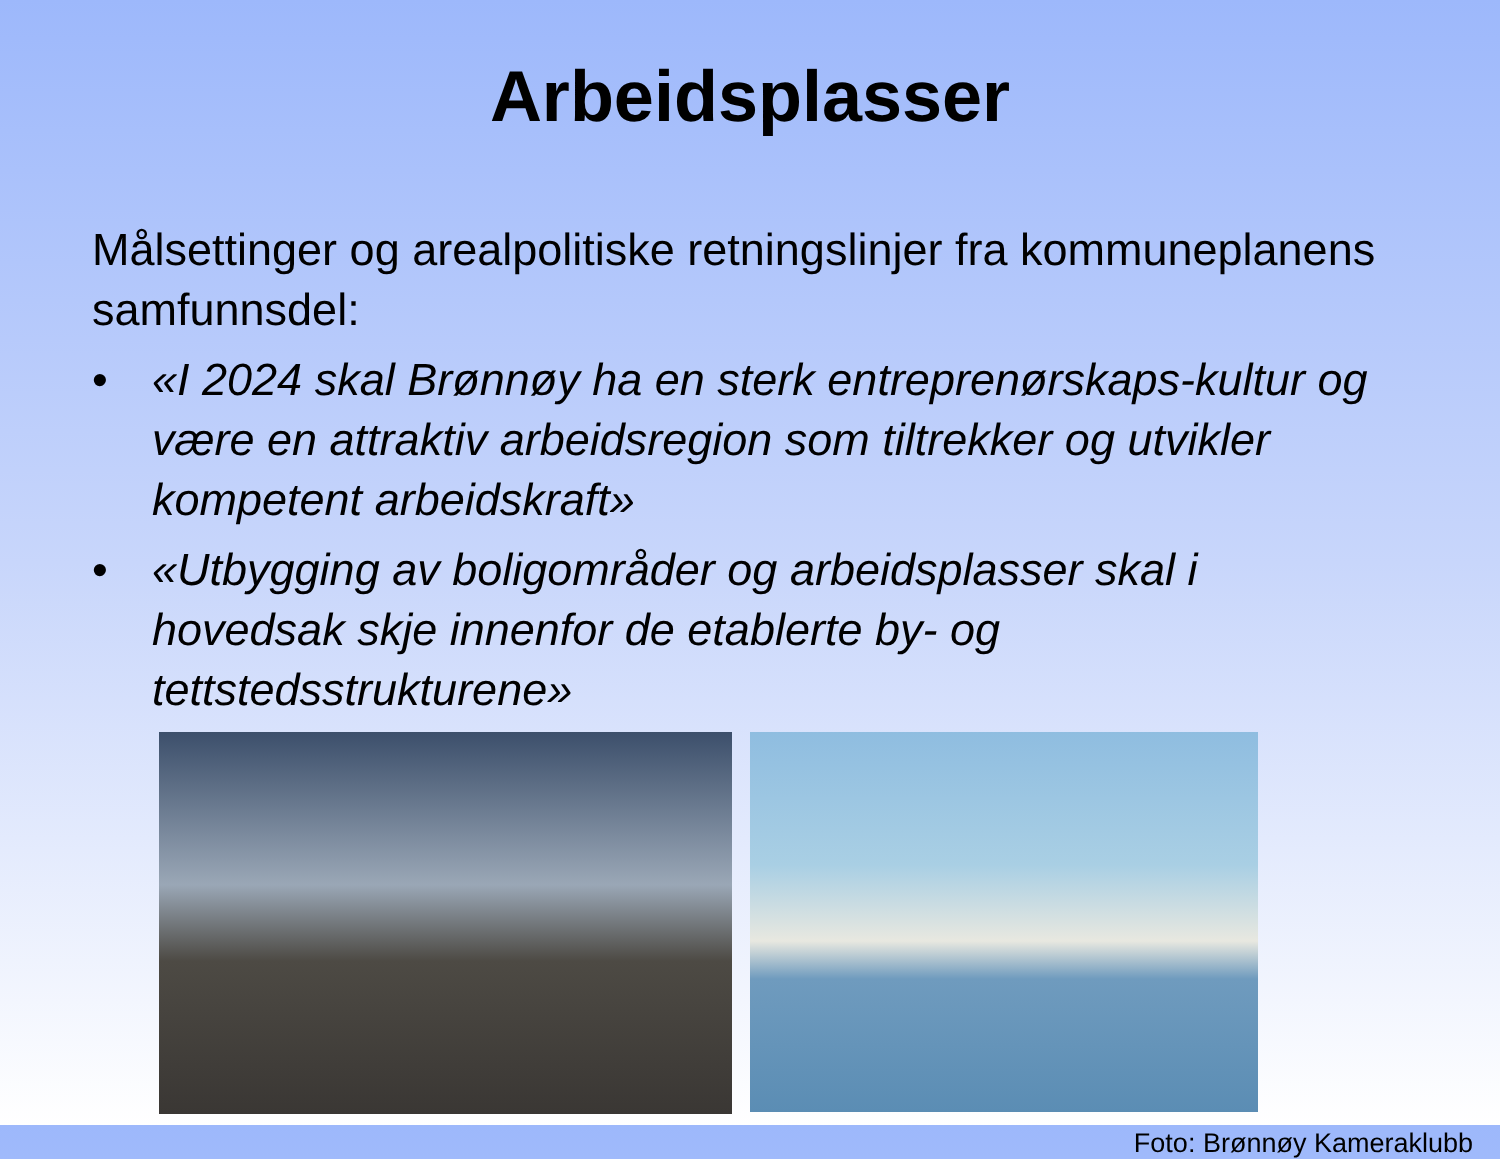Arbeidsplasser
Målsettinger og arealpolitiske retningslinjer fra kommuneplanens samfunnsdel:
• «I 2024 skal Brønnøy ha en sterk entreprenørskaps-kultur og være en attraktiv arbeidsregion som tiltrekker og utvikler kompetent arbeidskraft»
• «Utbygging av boligområder og arbeidsplasser skal i hovedsak skje innenfor de etablerte by- og tettstedsstrukturene»
Foto: Brønnøy Kameraklubb